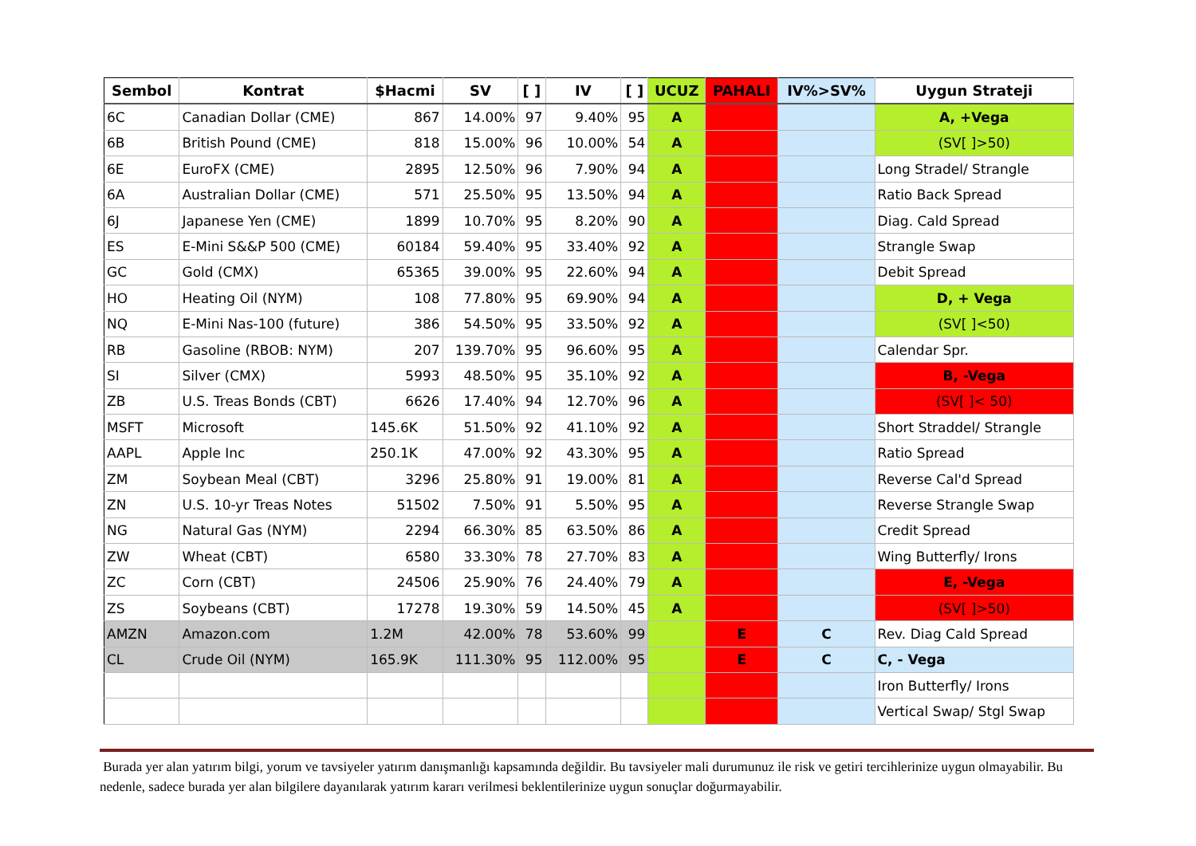| Sembol | Kontrat | $Hacmi | SV | [ ] | IV | [ ] | UCUZ | PAHALI | IV%>SV% | Uygun Strateji |
| --- | --- | --- | --- | --- | --- | --- | --- | --- | --- | --- |
| 6C | Canadian Dollar (CME) | 867 | 14.00% | 97 | 9.40% | 95 | A | | | A, +Vega |
| 6B | British Pound (CME) | 818 | 15.00% | 96 | 10.00% | 54 | A | | | (SV[ ]>50) |
| 6E | EuroFX (CME) | 2895 | 12.50% | 96 | 7.90% | 94 | A | | | Long Stradel/ Strangle |
| 6A | Australian Dollar (CME) | 571 | 25.50% | 95 | 13.50% | 94 | A | | | Ratio Back Spread |
| 6J | Japanese Yen (CME) | 1899 | 10.70% | 95 | 8.20% | 90 | A | | | Diag. Cald Spread |
| ES | E-Mini S&&P 500 (CME) | 60184 | 59.40% | 95 | 33.40% | 92 | A | | | Strangle Swap |
| GC | Gold (CMX) | 65365 | 39.00% | 95 | 22.60% | 94 | A | | | Debit Spread |
| HO | Heating Oil (NYM) | 108 | 77.80% | 95 | 69.90% | 94 | A | | | D, + Vega |
| NQ | E-Mini Nas-100 (future) | 386 | 54.50% | 95 | 33.50% | 92 | A | | | (SV[ ]<50) |
| RB | Gasoline (RBOB: NYM) | 207 | 139.70% | 95 | 96.60% | 95 | A | | | Calendar Spr. |
| SI | Silver (CMX) | 5993 | 48.50% | 95 | 35.10% | 92 | A | | | B, -Vega |
| ZB | U.S. Treas Bonds (CBT) | 6626 | 17.40% | 94 | 12.70% | 96 | A | | | (SV[ ]< 50) |
| MSFT | Microsoft | 145.6K | 51.50% | 92 | 41.10% | 92 | A | | | Short Straddel/ Strangle |
| AAPL | Apple Inc | 250.1K | 47.00% | 92 | 43.30% | 95 | A | | | Ratio Spread |
| ZM | Soybean Meal (CBT) | 3296 | 25.80% | 91 | 19.00% | 81 | A | | | Reverse Cal'd Spread |
| ZN | U.S. 10-yr Treas Notes | 51502 | 7.50% | 91 | 5.50% | 95 | A | | | Reverse Strangle Swap |
| NG | Natural Gas (NYM) | 2294 | 66.30% | 85 | 63.50% | 86 | A | | | Credit Spread |
| ZW | Wheat (CBT) | 6580 | 33.30% | 78 | 27.70% | 83 | A | | | Wing Butterfly/ Irons |
| ZC | Corn (CBT) | 24506 | 25.90% | 76 | 24.40% | 79 | A | | | E, -Vega |
| ZS | Soybeans (CBT) | 17278 | 19.30% | 59 | 14.50% | 45 | A | | | (SV[ ]>50) |
| AMZN | Amazon.com | 1.2M | 42.00% | 78 | 53.60% | 99 | | E | C | Rev. Diag Cald Spread |
| CL | Crude Oil (NYM) | 165.9K | 111.30% | 95 | 112.00% | 95 | | E | C | C, - Vega |
| | | | | | | | | | | Iron Butterfly/ Irons |
| | | | | | | | | | | Vertical Swap/ Stgl Swap |
Burada yer alan yatırım bilgi, yorum ve tavsiyeler yatırım danışmanlığı kapsamında değildir. Bu tavsiyeler mali durumunuz ile risk ve getiri tercihlerinize uygun olmayabilir. Bu nedenle, sadece burada yer alan bilgilere dayanılarak yatırım kararı verilmesi beklentilerinize uygun sonuçlar doğurmayabilir.